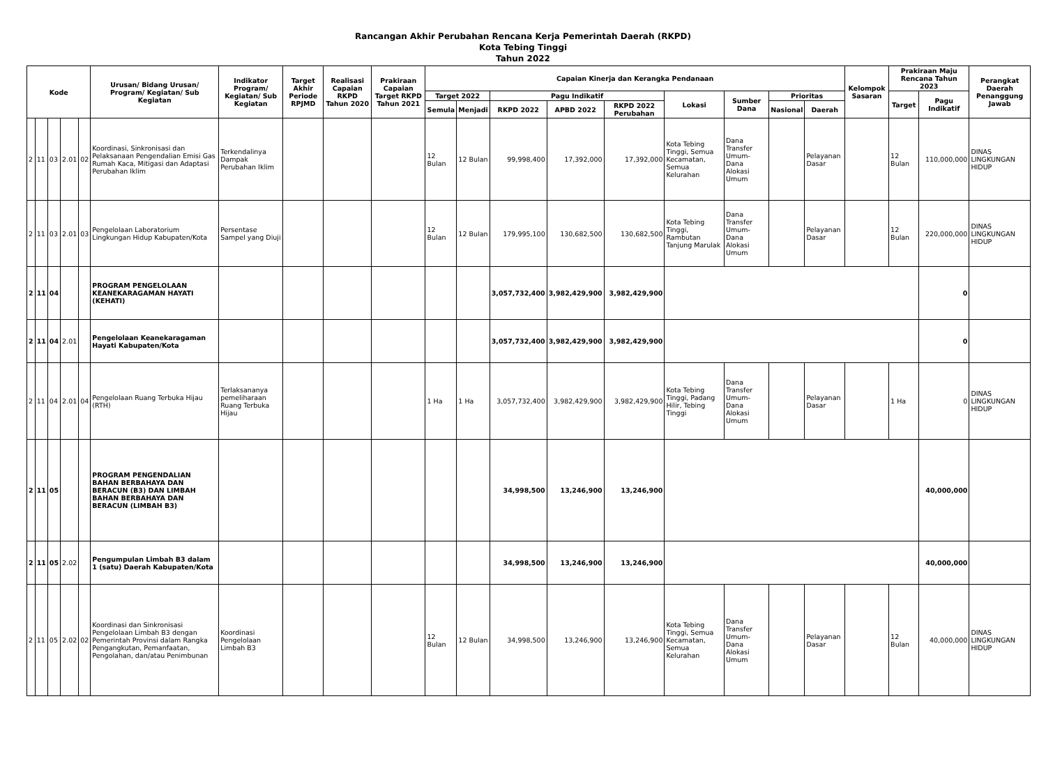Rancangan Akhir Perubahan Rencana Kerja Pemerintah Daerah (RKPD)
Kota Tebing Tinggi
Tahun 2022
| Kode | | | | | Urusan/ Bidang Urusan/ Program/ Kegiatan/ Sub Kegiatan | Indikator Program/ Kegiatan/ Sub Kegiatan | Target Akhir Periode RPJMD | Realisasi Capaian RKPD Tahun 2020 | Prakiraan Capaian Target RKPD Tahun 2021 | Capaian Kinerja dan Kerangka Pendanaan | | | | | | | | | Kelompok Sasaran | Prakiraan Maju Rencana Tahun 2023 | | Perangkat Daerah Penanggung Jawab |
| --- | --- | --- | --- | --- | --- | --- | --- | --- | --- | --- | --- | --- | --- | --- | --- | --- | --- | --- | --- | --- | --- | --- |
| | | | | | | | | | | Target 2022 | | Pagu Indikatif | | | Lokasi | Sumber Dana | Prioritas | | | Target | Pagu Indikatif | |
| | | | | | | | | | | Semula | Menjadi | RKPD 2022 | APBD 2022 | RKPD 2022 Perubahan | | | Nasional | Daerah | | | | |
| 2 | 11 | 03 | 2.01 | 02 | Koordinasi, Sinkronisasi dan Pelaksanaan Pengendalian Emisi Gas Rumah Kaca, Mitigasi dan Adaptasi Perubahan Iklim | Terkendalinya Dampak Perubahan Iklim | | | | 12 Bulan | 12 Bulan | 99,998,400 | 17,392,000 | 17,392,000 | Kota Tebing Tinggi, Semua Kecamatan, Semua Kelurahan | Dana Transfer Umum-Dana Alokasi Umum | | Pelayanan Dasar | | 12 Bulan | 110,000,000 | DINAS LINGKUNGAN HIDUP |
| 2 | 11 | 03 | 2.01 | 03 | Pengelolaan Laboratorium Lingkungan Hidup Kabupaten/Kota | Persentase Sampel yang Diuji | | | | 12 Bulan | 12 Bulan | 179,995,100 | 130,682,500 | 130,682,500 | Kota Tebing Tinggi, Rambutan Tanjung Marulak | Dana Transfer Umum-Dana Alokasi Umum | | Pelayanan Dasar | | 12 Bulan | 220,000,000 | DINAS LINGKUNGAN HIDUP |
| 2 | 11 | 04 | | | PROGRAM PENGELOLAAN KEANEKARAGAMAN HAYATI (KEHATI) | | | | | | | 3,057,732,400 | 3,982,429,900 | 3,982,429,900 | | | | | | | 0 | |
| 2 | 11 | 04 | 2.01 | | Pengelolaan Keanekaragaman Hayati Kabupaten/Kota | | | | | | | 3,057,732,400 | 3,982,429,900 | 3,982,429,900 | | | | | | | 0 | |
| 2 | 11 | 04 | 2.01 | 04 | Pengelolaan Ruang Terbuka Hijau (RTH) | Terlaksananya pemeliharaan Ruang Terbuka Hijau | | | | 1 Ha | 1 Ha | 3,057,732,400 | 3,982,429,900 | 3,982,429,900 | Kota Tebing Tinggi, Padang Hilir, Tebing Tinggi | Dana Transfer Umum-Dana Alokasi Umum | | Pelayanan Dasar | | 1 Ha | 0 | DINAS LINGKUNGAN HIDUP |
| 2 | 11 | 05 | | | PROGRAM PENGENDALIAN BAHAN BERBAHAYA DAN BERACUN (B3) DAN LIMBAH BAHAN BERBAHAYA DAN BERACUN (LIMBAH B3) | | | | | | | 34,998,500 | 13,246,900 | 13,246,900 | | | | | | | 40,000,000 | |
| 2 | 11 | 05 | 2.02 | | Pengumpulan Limbah B3 dalam 1 (satu) Daerah Kabupaten/Kota | | | | | | | 34,998,500 | 13,246,900 | 13,246,900 | | | | | | | 40,000,000 | |
| 2 | 11 | 05 | 2.02 | 02 | Koordinasi dan Sinkronisasi Pengelolaan Limbah B3 dengan Pemerintah Provinsi dalam Rangka Pengangkutan, Pemanfaatan, Pengolahan, dan/atau Penimbunan | Koordinasi Pengelolaan Limbah B3 | | | | 12 Bulan | 12 Bulan | 34,998,500 | 13,246,900 | 13,246,900 | Kota Tebing Tinggi, Semua Kecamatan, Semua Kelurahan | Dana Transfer Umum-Dana Alokasi Umum | | Pelayanan Dasar | | 12 Bulan | 40,000,000 | DINAS LINGKUNGAN HIDUP |